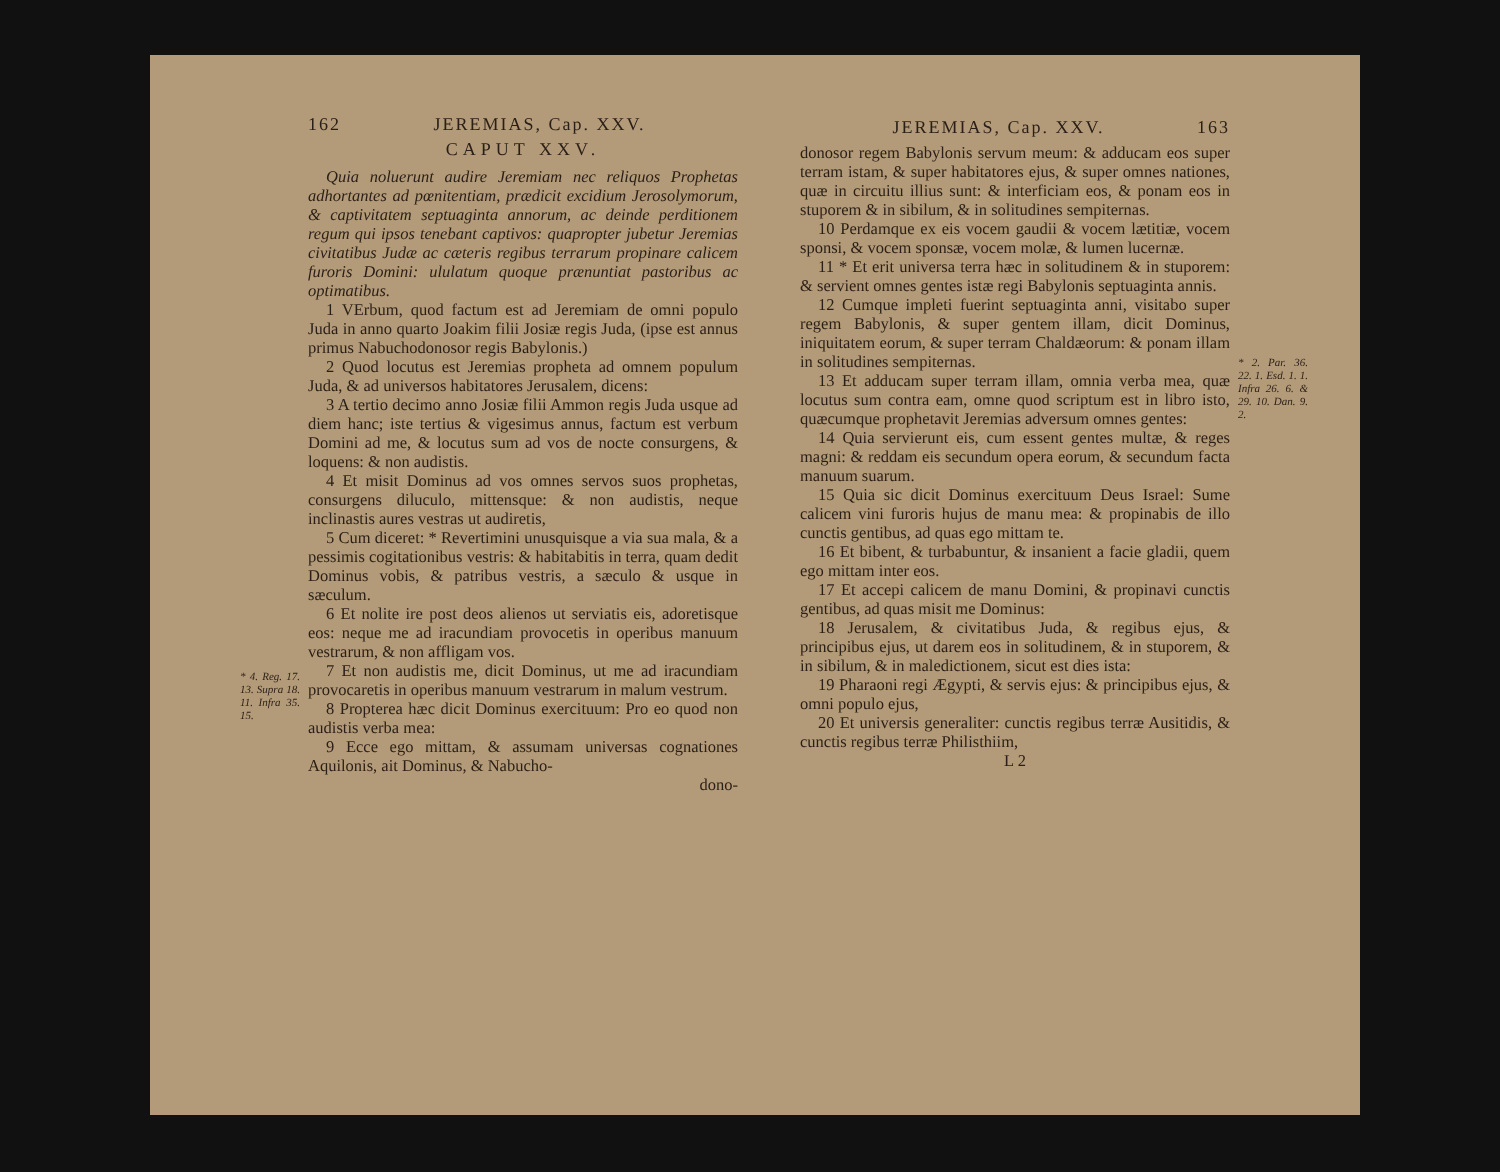* 4. Reg. 17. 13. Supra 18. 11. Infra 35. 15.
162 JEREMIAS, Cap. XXV.
CAPUT XXV.
Quia noluerunt audire Jeremiam nec reliquos Prophetas adhortantes ad pœnitentiam, prædicit excidium Jerosolymorum, & captivitatem septuaginta annorum, ac deinde perditionem regum qui ipsos tenebant captivos: quapropter jubetur Jeremias civitatibus Judæ ac cæteris regibus terrarum propinare calicem furoris Domini: ululatum quoque prænuntiat pastoribus ac optimatibus.
1 VErbum, quod factum est ad Jeremiam de omni populo Juda in anno quarto Joakim filii Josiæ regis Juda, (ipse est annus primus Nabuchodonosor regis Babylonis.)
2 Quod locutus est Jeremias propheta ad omnem populum Juda, & ad universos habitatores Jerusalem, dicens:
3 A tertio decimo anno Josiæ filii Ammon regis Juda usque ad diem hanc; iste tertius & vigesimus annus, factum est verbum Domini ad me, & locutus sum ad vos de nocte consurgens, & loquens: & non audistis.
4 Et misit Dominus ad vos omnes servos suos prophetas, consurgens diluculo, mittensque: & non audistis, neque inclinastis aures vestras ut audiretis,
5 Cum diceret: * Revertimini unusquisque a via sua mala, & a pessimis cogitationibus vestris: & habitabitis in terra, quam dedit Dominus vobis, & patribus vestris, a sæculo & usque in sæculum.
6 Et nolite ire post deos alienos ut serviatis eis, adoretisque eos: neque me ad iracundiam provocetis in operibus manuum vestrarum, & non affligam vos.
7 Et non audistis me, dicit Dominus, ut me ad iracundiam provocaretis in operibus manuum vestrarum in malum vestrum.
8 Propterea hæc dicit Dominus exercituum: Pro eo quod non audistis verba mea:
9 Ecce ego mittam, & assumam universas cognationes Aquilonis, ait Dominus, & Nabucho-
dono-
JEREMIAS, Cap. XXV. 163
donosor regem Babylonis servum meum: & adducam eos super terram istam, & super habitatores ejus, & super omnes nationes, quæ in circuitu illius sunt: & interficiam eos, & ponam eos in stuporem & in sibilum, & in solitudines sempiternas.
10 Perdamque ex eis vocem gaudii & vocem lætitiæ, vocem sponsi, & vocem sponsæ, vocem molæ, & lumen lucernæ.
11 * Et erit universa terra hæc in solitudinem & in stuporem: & servient omnes gentes istæ regi Babylonis septuaginta annis.
12 Cumque impleti fuerint septuaginta anni, visitabo super regem Babylonis, & super gentem illam, dicit Dominus, iniquitatem eorum, & super terram Chaldæorum: & ponam illam in solitudines sempiternas.
13 Et adducam super terram illam, omnia verba mea, quæ locutus sum contra eam, omne quod scriptum est in libro isto, quæcumque prophetavit Jeremias adversum omnes gentes:
14 Quia servierunt eis, cum essent gentes multæ, & reges magni: & reddam eis secundum opera eorum, & secundum facta manuum suarum.
15 Quia sic dicit Dominus exercituum Deus Israel: Sume calicem vini furoris hujus de manu mea: & propinabis de illo cunctis gentibus, ad quas ego mittam te.
16 Et bibent, & turbabuntur, & insanient a facie gladii, quem ego mittam inter eos.
17 Et accepi calicem de manu Domini, & propinavi cunctis gentibus, ad quas misit me Dominus:
18 Jerusalem, & civitatibus Juda, & regibus ejus, & principibus ejus, ut darem eos in solitudinem, & in stuporem, & in sibilum, & in maledictionem, sicut est dies ista:
19 Pharaoni regi Ægypti, & servis ejus: & principibus ejus, & omni populo ejus,
20 Et universis generaliter: cunctis regibus terræ Ausitidis, & cunctis regibus terræ Philisthiim,
L 2
* 2. Par. 36. 22. 1. Esd. 1. 1. Infra 26. 6. & 29. 10. Dan. 9. 2.